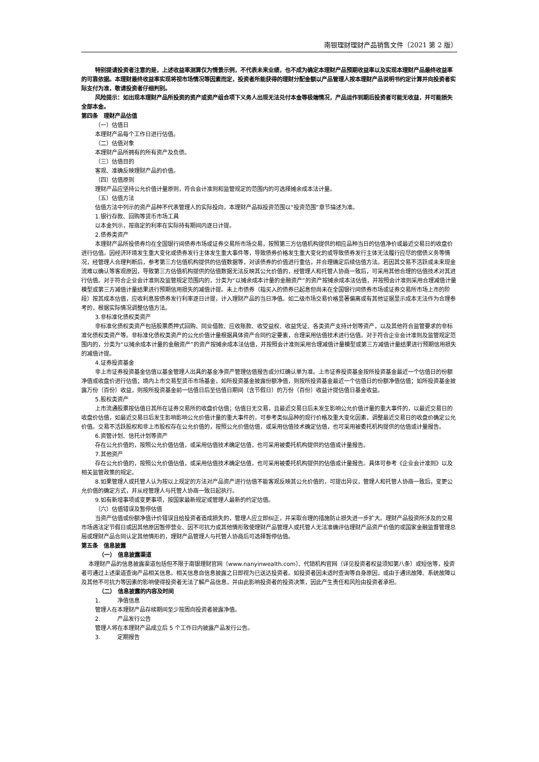南银理财理财产品销售文件（2021 第 2 版）
特别提请投资者注意的是，上述收益率测算仅为情景示例，不代表未来业绩，也不成为确定本理财产品预期收益率以及实现本理财产品最终收益率的可靠依据。本理财最终收益率实现将视市场情况等因素而定，投资者所能获得的理财分配金额以产品管理人按本理财产品说明书约定计算并向投资者实际支付为准，敬请投资者仔细判别。
风险提示：如出现本理财产品所投资的资产或资产组合项下义务人出现无法兑付本金等极端情况，产品运作到期后投资者可能无收益，并可能损失全部本金。
第四条　理财产品估值
（一）估值日
本理财产品每个工作日进行估值。
（二）估值对象
本理财产品所拥有的所有资产及负债。
（三）估值目的
客观、准确反映理财产品的价值。
（四）估值原则
理财产品应坚持公允价值计量原则，符合会计准则和监管规定的范围内的可选择摊余成本法计量。
（五）估值方法
估值方法中列示的资产品种不代表管理人的实际投向，本理财产品拟投资范围以“投资范围”章节描述为准。
1.银行存款、回购等货币市场工具
以本金列示，按商定的利率在实际持有期间内逐日计提。
2.债券类资产
本理财产品所投债券均在全国银行间债券市场或证券交易所市场交易，按照第三方估值机构提供的相应品种当日的估值净价或最近交易日的收盘价进行估值。因经济环境发生重大变化或债券发行主体发生重大事件等，导致债券价格发生重大变化的或导致债券发行主体无法履行应尽的偿债义务等情况，经管理人合理判断后，参考第三方估值机构提供的估值数据等，对该债券的价值进行重估，并合理确定后续估值方法。若因其交易不活跃或未来现金流难以确认等客观原因，导致第三方估值机构提供的估值数据无法反映其公允价值的，经管理人和托管人协商一致后，可采用其他合理的估值技术对其进行估值。对于符合企业会计准则及监管规定范围内的，分类为“以摊余成本计量的金融资产”的资产按摊余成本法估值，并按照会计准则采用合理减值计量模型或第三方减值计量结果进行预期信用损失的减值计提。未上市债券（指买入的债券已起息但尚未在全国银行间债券市场或证券交易所市场上市的阶段）按其成本估值，应收利息按债券发行利率逐日计提，计入理财产品的当日净值。如二级市场交易价格显著偏离或有其他证据显示成本无法作为合理参考的，根据实际情况调整估值方法。
3.非标准化债权类资产
非标准化债权类资产包括股票质押式回购、同业借款、应收账款、收受益权、收益凭证、各类资产支持计划等资产，以及其他符合监管要求的非标准化债权类资产等。非标准化债权类资产的公允价值计量根据具体资产合同约定要素，合理采用估值技术进行估值。对于符合企业会计准则及监管规定范围内的，分类为“以摊余成本计量的金融资产”的资产按摊余成本法估值，并按照会计准则采用合理减值计量模型或第三方减值计量结果进行预期信用损失的减值计提。
4.证券投资基金
非上市证券投资基金估值以基金管理人出具的基金净资产管理估值报告或分红确认单为准。上市证券投资基金按所投资基金最近一个估值日的份额净值或收盘价进行估值；境内上市交易型货币市场基金，如所投资基金披露份额净值，则按所投资基金最近一个估值日的份额净值估值；如所投资基金披露万份（百份）收益，则按所投资基金前一估值日后至估值日期间（含节假日）的万份（百份）收益计提估值日基金收益。
5.股权类资产
上市流通股票按估值日其所在证券交易所的收盘价估值；估值日无交易，且最近交易日后未发生影响公允价值计量的重大事件的，以最近交易日的收盘价估值，如最近交易日后发生影响影响公允价值计量的重大事件的，可参考类似品种的现行价格及重大变化因素，调整最近交易日的收盘价确定公允价值。交易不活跃股权和非上市股权存在公允价值的，按照公允价值估值，或采用估值技术确定估值，也可采用被委托机构提供的估值或计量报告。
6.资管计划、信托计划等资产
存在公允价值的，按照公允价值估值，或采用估值技术确定估值，也可采用被委托机构提供的估值或计量报告。
7.其他资产
存在公允价值的，按照公允价值估值，或采用估值技术确定估值，也可采用被委托机构提供的估值或计量报告。具体可参考《企业会计准则》以及相关监管政策的规定。
8.如果管理人或托管人认为按以上规定的方法对产品资产进行估值不能客观反映其公允价值的，可提出异议，管理人和托管人协商一致后，变更公允价值的确定方式，并从经管理人与托管人协商一致日起执行。
9.如有新增事项或变更事项，按国家最新规定或管理人最新的约定估值。
（六）估值错误及暂停估值
当资产估值或份额净值计价错误且给投资者造成损失的，管理人应立即纠正，并采取合理的措施防止损失进一步扩大。理财产品投资所涉及的交易市场遇法定节假日或因其他原因暂停营业、因不可抗力或其他情形致使理财产品管理人或托管人无法准确评估理财产品资产价值的或国家金融监督管理总局或理财产品合同认定其他情形的，理财产品管理人与托管人协商后可选择暂停估值。
第五条　信息披露
（一）　信息披露渠道
本理财产品的信息披露渠道包括但不限于南银理财官网（www.nanyinwealth.com）、代销机构官网（详见投资者权益须知第八条）或短信等，投资者可通过上述渠道查询产品相关信息。相关信息自信息披露之日即视为已送达投资者。如投资者因未适时查询等自身原因，或由于通讯故障、系统故障以及其他不可抗力等因素的影响使得投资者无法了解产品信息，并由此影响投资者的投资决策，因此产生责任和风险由投资者承担。
（二）　信息披露的内容及时间
1.　　　净值信息
管理人在本理财产品存续期间至少按周向投资者披露净值。
2.　　　产品发行公告
管理人将在本理财产品成立后 5 个工作日内披露产品发行公告。
3.　　　定期报告